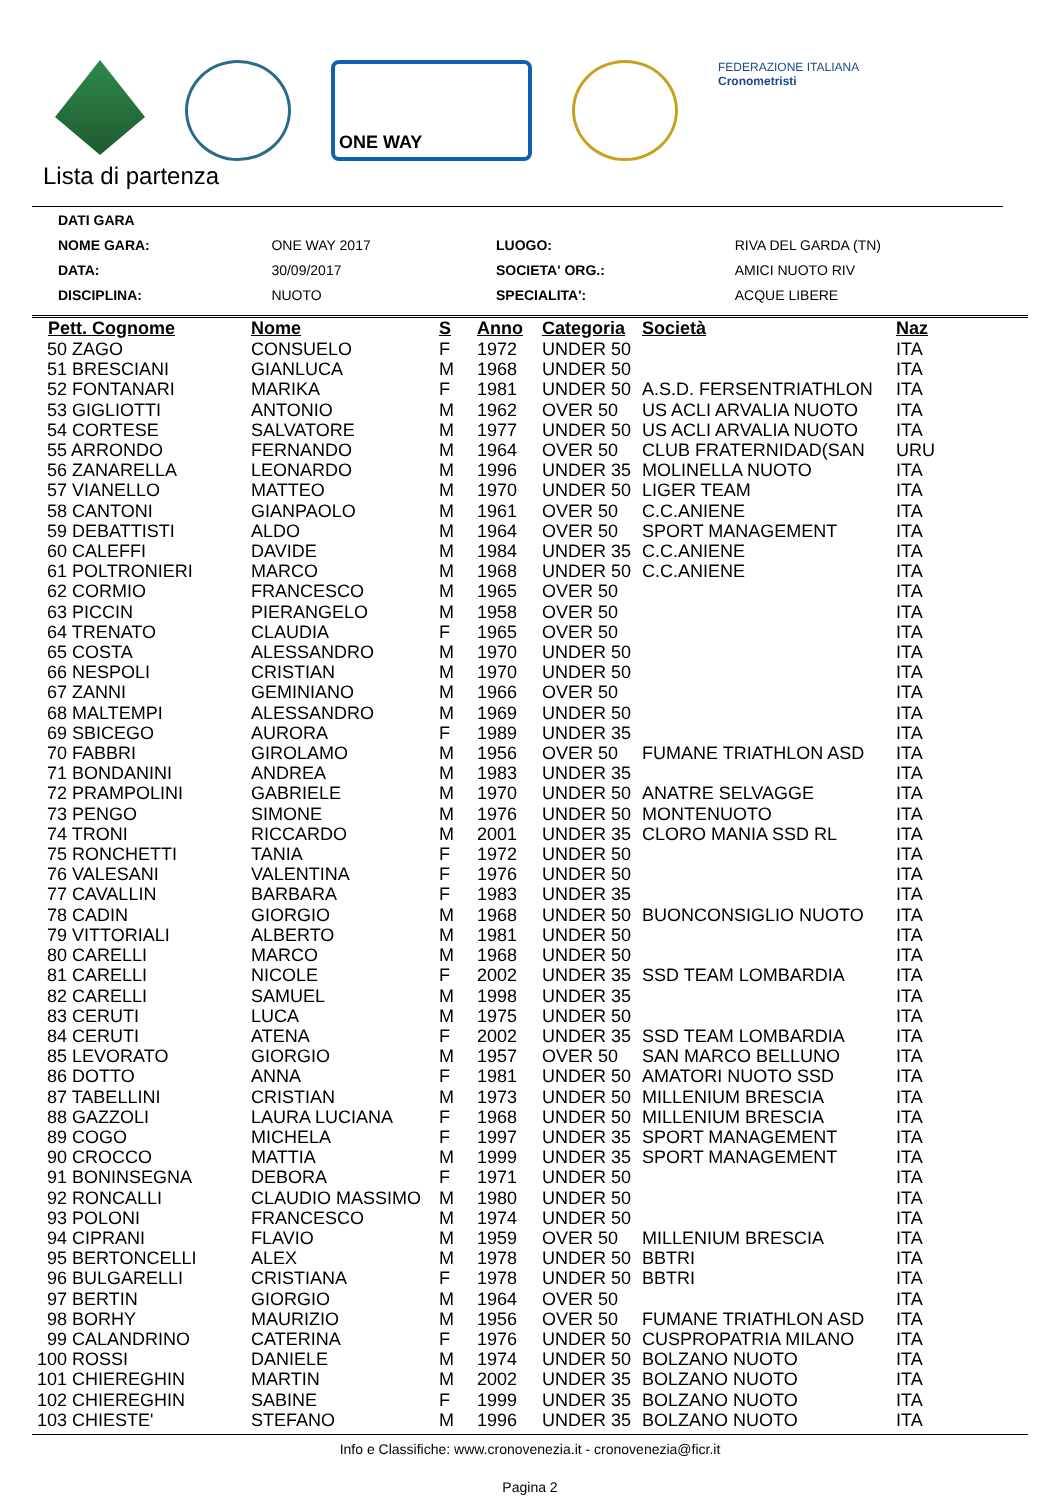ONE WAY
FEDERAZIONE ITALIANA
Cronometristi
Lista di partenza
| DATI GARA | | | |
| NOME GARA: | ONE WAY 2017 | LUOGO: | RIVA DEL GARDA (TN) |
| DATA: | 30/09/2017 | SOCIETA' ORG.: | AMICI NUOTO RIV |
| DISCIPLINA: | NUOTO | SPECIALITA': | ACQUE LIBERE |
| Pett. Cognome | Nome | S | Anno | Categoria | Società | Naz |
| --- | --- | --- | --- | --- | --- | --- |
| 50 ZAGO | CONSUELO | F | 1972 | UNDER 50 | | ITA |
| 51 BRESCIANI | GIANLUCA | M | 1968 | UNDER 50 | | ITA |
| 52 FONTANARI | MARIKA | F | 1981 | UNDER 50 | A.S.D. FERSENTRIATHLON | ITA |
| 53 GIGLIOTTI | ANTONIO | M | 1962 | OVER 50 | US ACLI ARVALIA NUOTO | ITA |
| 54 CORTESE | SALVATORE | M | 1977 | UNDER 50 | US ACLI ARVALIA NUOTO | ITA |
| 55 ARRONDO | FERNANDO | M | 1964 | OVER 50 | CLUB FRATERNIDAD(SAN | URU |
| 56 ZANARELLA | LEONARDO | M | 1996 | UNDER 35 | MOLINELLA NUOTO | ITA |
| 57 VIANELLO | MATTEO | M | 1970 | UNDER 50 | LIGER TEAM | ITA |
| 58 CANTONI | GIANPAOLO | M | 1961 | OVER 50 | C.C.ANIENE | ITA |
| 59 DEBATTISTI | ALDO | M | 1964 | OVER 50 | SPORT MANAGEMENT | ITA |
| 60 CALEFFI | DAVIDE | M | 1984 | UNDER 35 | C.C.ANIENE | ITA |
| 61 POLTRONIERI | MARCO | M | 1968 | UNDER 50 | C.C.ANIENE | ITA |
| 62 CORMIO | FRANCESCO | M | 1965 | OVER 50 | | ITA |
| 63 PICCIN | PIERANGELO | M | 1958 | OVER 50 | | ITA |
| 64 TRENATO | CLAUDIA | F | 1965 | OVER 50 | | ITA |
| 65 COSTA | ALESSANDRO | M | 1970 | UNDER 50 | | ITA |
| 66 NESPOLI | CRISTIAN | M | 1970 | UNDER 50 | | ITA |
| 67 ZANNI | GEMINIANO | M | 1966 | OVER 50 | | ITA |
| 68 MALTEMPI | ALESSANDRO | M | 1969 | UNDER 50 | | ITA |
| 69 SBICEGO | AURORA | F | 1989 | UNDER 35 | | ITA |
| 70 FABBRI | GIROLAMO | M | 1956 | OVER 50 | FUMANE TRIATHLON ASD | ITA |
| 71 BONDANINI | ANDREA | M | 1983 | UNDER 35 | | ITA |
| 72 PRAMPOLINI | GABRIELE | M | 1970 | UNDER 50 | ANATRE SELVAGGE | ITA |
| 73 PENGO | SIMONE | M | 1976 | UNDER 50 | MONTENUOTO | ITA |
| 74 TRONI | RICCARDO | M | 2001 | UNDER 35 | CLORO MANIA SSD RL | ITA |
| 75 RONCHETTI | TANIA | F | 1972 | UNDER 50 | | ITA |
| 76 VALESANI | VALENTINA | F | 1976 | UNDER 50 | | ITA |
| 77 CAVALLIN | BARBARA | F | 1983 | UNDER 35 | | ITA |
| 78 CADIN | GIORGIO | M | 1968 | UNDER 50 | BUONCONSIGLIO NUOTO | ITA |
| 79 VITTORIALI | ALBERTO | M | 1981 | UNDER 50 | | ITA |
| 80 CARELLI | MARCO | M | 1968 | UNDER 50 | | ITA |
| 81 CARELLI | NICOLE | F | 2002 | UNDER 35 | SSD TEAM LOMBARDIA | ITA |
| 82 CARELLI | SAMUEL | M | 1998 | UNDER 35 | | ITA |
| 83 CERUTI | LUCA | M | 1975 | UNDER 50 | | ITA |
| 84 CERUTI | ATENA | F | 2002 | UNDER 35 | SSD TEAM LOMBARDIA | ITA |
| 85 LEVORATO | GIORGIO | M | 1957 | OVER 50 | SAN MARCO BELLUNO | ITA |
| 86 DOTTO | ANNA | F | 1981 | UNDER 50 | AMATORI NUOTO SSD | ITA |
| 87 TABELLINI | CRISTIAN | M | 1973 | UNDER 50 | MILLENIUM BRESCIA | ITA |
| 88 GAZZOLI | LAURA LUCIANA | F | 1968 | UNDER 50 | MILLENIUM BRESCIA | ITA |
| 89 COGO | MICHELA | F | 1997 | UNDER 35 | SPORT MANAGEMENT | ITA |
| 90 CROCCO | MATTIA | M | 1999 | UNDER 35 | SPORT MANAGEMENT | ITA |
| 91 BONINSEGNA | DEBORA | F | 1971 | UNDER 50 | | ITA |
| 92 RONCALLI | CLAUDIO MASSIMO | M | 1980 | UNDER 50 | | ITA |
| 93 POLONI | FRANCESCO | M | 1974 | UNDER 50 | | ITA |
| 94 CIPRANI | FLAVIO | M | 1959 | OVER 50 | MILLENIUM BRESCIA | ITA |
| 95 BERTONCELLI | ALEX | M | 1978 | UNDER 50 | BBTRI | ITA |
| 96 BULGARELLI | CRISTIANA | F | 1978 | UNDER 50 | BBTRI | ITA |
| 97 BERTIN | GIORGIO | M | 1964 | OVER 50 | | ITA |
| 98 BORHY | MAURIZIO | M | 1956 | OVER 50 | FUMANE TRIATHLON ASD | ITA |
| 99 CALANDRINO | CATERINA | F | 1976 | UNDER 50 | CUSPROPATRIA MILANO | ITA |
| 100 ROSSI | DANIELE | M | 1974 | UNDER 50 | BOLZANO NUOTO | ITA |
| 101 CHIEREGHIN | MARTIN | M | 2002 | UNDER 35 | BOLZANO NUOTO | ITA |
| 102 CHIEREGHIN | SABINE | F | 1999 | UNDER 35 | BOLZANO NUOTO | ITA |
| 103 CHIESTE' | STEFANO | M | 1996 | UNDER 35 | BOLZANO NUOTO | ITA |
Info e Classifiche: www.cronovenezia.it - cronovenezia@ficr.it
Pagina 2